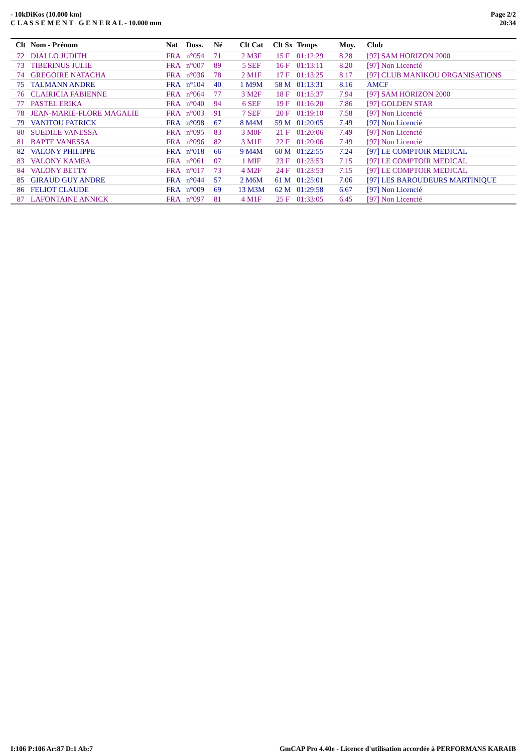- 10kDiKos (10.000 km)
C L A S S E M E N T G E N E R A L - 10.000 mm
Page 2/2
20:34
| Clt | Nom - Prénom | Nat | Doss. | Né | Clt Cat | Clt Sx | Temps | Moy. | Club |
| --- | --- | --- | --- | --- | --- | --- | --- | --- | --- |
| 72 | DIALLO JUDITH | FRA | n°054 | 71 | 2 M3F | 15 F | 01:12:29 | 8.28 | [97] SAM HORIZON 2000 |
| 73 | TIBERINUS JULIE | FRA | n°007 | 89 | 5 SEF | 16 F | 01:13:11 | 8.20 | [97] Non Licencié |
| 74 | GREGOIRE NATACHA | FRA | n°036 | 78 | 2 M1F | 17 F | 01:13:25 | 8.17 | [97] CLUB MANIKOU ORGANISATIONS |
| 75 | TALMANN ANDRE | FRA | n°104 | 40 | 1 M9M | 58 M | 01:13:31 | 8.16 | AMCF |
| 76 | CLAIRICIA FABIENNE | FRA | n°064 | 77 | 3 M2F | 18 F | 01:15:37 | 7.94 | [97] SAM HORIZON 2000 |
| 77 | PASTEL ERIKA | FRA | n°040 | 94 | 6 SEF | 19 F | 01:16:20 | 7.86 | [97] GOLDEN STAR |
| 78 | JEAN-MARIE-FLORE MAGALIE | FRA | n°003 | 91 | 7 SEF | 20 F | 01:19:10 | 7.58 | [97] Non Licencié |
| 79 | VANITOU PATRICK | FRA | n°098 | 67 | 8 M4M | 59 M | 01:20:05 | 7.49 | [97] Non Licencié |
| 80 | SUEDILE VANESSA | FRA | n°095 | 83 | 3 M0F | 21 F | 01:20:06 | 7.49 | [97] Non Licencié |
| 81 | BAPTE VANESSA | FRA | n°096 | 82 | 3 M1F | 22 F | 01:20:06 | 7.49 | [97] Non Licencié |
| 82 | VALONY PHILIPPE | FRA | n°018 | 66 | 9 M4M | 60 M | 01:22:55 | 7.24 | [97] LE COMPTOIR MEDICAL |
| 83 | VALONY KAMEA | FRA | n°061 | 07 | 1 MIF | 23 F | 01:23:53 | 7.15 | [97] LE COMPTOIR MEDICAL |
| 84 | VALONY BETTY | FRA | n°017 | 73 | 4 M2F | 24 F | 01:23:53 | 7.15 | [97] LE COMPTOIR MEDICAL |
| 85 | GIRAUD GUY ANDRE | FRA | n°044 | 57 | 2 M6M | 61 M | 01:25:01 | 7.06 | [97] LES BAROUDEURS MARTINIQUE |
| 86 | FELIOT CLAUDE | FRA | n°009 | 69 | 13 M3M | 62 M | 01:29:58 | 6.67 | [97] Non Licencié |
| 87 | LAFONTAINE ANNICK | FRA | n°097 | 81 | 4 M1F | 25 F | 01:33:05 | 6.45 | [97] Non Licencié |
I:106 P:106 Ar:87 D:1 Ab:7 GmCAP Pro 4.40e - Licence d'utilisation accordée à PERFORMANS KARAIB